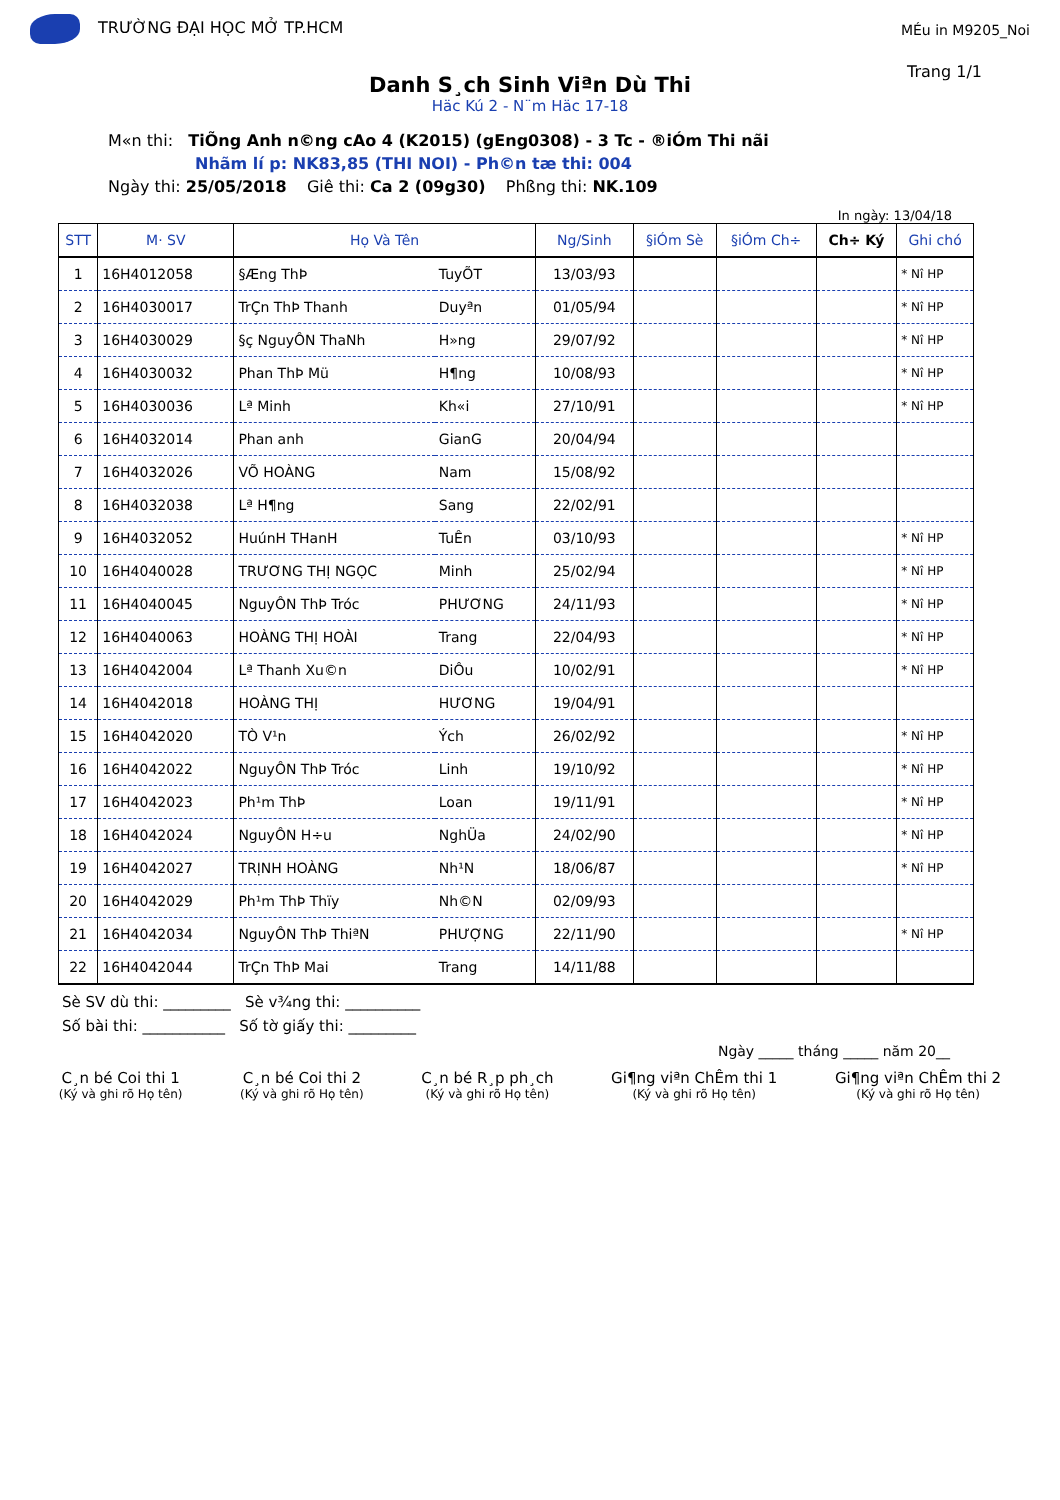TRƯỜNG ĐẠI HỌC MỞ TP.HCM
MÉu in M9205_Noi
Trang 1/1
Danh S¸ch Sinh Viªn Dù Thi
Häc Kú 2 - N¨m Häc 17-18
M«n thi: TiÕng Anh n©ng cAo 4 (K2015) (gEng0308) - 3 Tc - ®iÓm Thi nãi
Nhãm lí p: NK83,85 (THI NOI) - Ph©n tæ thi: 004
Ngày thi: 25/05/2018 Giê thi: Ca 2 (09g30) Phßng thi: NK.109
In ngày: 13/04/18
| STT | M· SV | Họ Và Tên | | Ng/Sinh | §iÓm Sè | §iÓm Ch÷ | Ch÷ Ký | Ghi chó |
| --- | --- | --- | --- | --- | --- | --- | --- | --- |
| 1 | 16H4012058 | §Æng ThÞ | TuyÕT | 13/03/93 | | | | * Nî HP |
| 2 | 16H4030017 | TrÇn ThÞ Thanh | Duyªn | 01/05/94 | | | | * Nî HP |
| 3 | 16H4030029 | §ç NguyÔN ThaNh | H»ng | 29/07/92 | | | | * Nî HP |
| 4 | 16H4030032 | Phan ThÞ Mü | H¶ng | 10/08/93 | | | | * Nî HP |
| 5 | 16H4030036 | Lª Minh | Kh«i | 27/10/91 | | | | * Nî HP |
| 6 | 16H4032014 | Phan anh | GianG | 20/04/94 | | | | |
| 7 | 16H4032026 | VÕ HOÀNG | Nam | 15/08/92 | | | | |
| 8 | 16H4032038 | Lª H¶ng | Sang | 22/02/91 | | | | |
| 9 | 16H4032052 | HuúnH THanH | TuÊn | 03/10/93 | | | | * Nî HP |
| 10 | 16H4040028 | TRƯƠNG THỊ NGỌC | Minh | 25/02/94 | | | | * Nî HP |
| 11 | 16H4040045 | NguyÔN ThÞ Tróc | PHƯƠNG | 24/11/93 | | | | * Nî HP |
| 12 | 16H4040063 | HOÀNG THỊ HOÀI | Trang | 22/04/93 | | | | * Nî HP |
| 13 | 16H4042004 | Lª Thanh Xu©n | DiÔu | 10/02/91 | | | | * Nî HP |
| 14 | 16H4042018 | HOÀNG THỊ | HƯƠNG | 19/04/91 | | | | |
| 15 | 16H4042020 | TÒ V¹n | Ých | 26/02/92 | | | | * Nî HP |
| 16 | 16H4042022 | NguyÔN ThÞ Tróc | Linh | 19/10/92 | | | | * Nî HP |
| 17 | 16H4042023 | Ph¹m ThÞ | Loan | 19/11/91 | | | | * Nî HP |
| 18 | 16H4042024 | NguyÔN H÷u | NghÜa | 24/02/90 | | | | * Nî HP |
| 19 | 16H4042027 | TRỊNH HOÀNG | Nh¹N | 18/06/87 | | | | * Nî HP |
| 20 | 16H4042029 | Ph¹m ThÞ Thïy | Nh©N | 02/09/93 | | | | |
| 21 | 16H4042034 | NguyÔN ThÞ ThiªN | PHƯỢNG | 22/11/90 | | | | * Nî HP |
| 22 | 16H4042044 | TrÇn ThÞ Mai | Trang | 14/11/88 | | | | |
Sè SV dù thi: _________ Sè v¾ng thi: __________
Số bài thi: ___________ Số tờ giấy thi: _________
Ngày _____ tháng _____ năm 20__
C¸n bé Coi thi 1
(Ký và ghi rõ Họ tên)
C¸n bé Coi thi 2
(Ký và ghi rõ Họ tên)
C¸n bé R¸p ph¸ch
(Ký và ghi rõ Họ tên)
Gi¶ng viªn ChÊm thi 1
(Ký và ghi rõ Họ tên)
Gi¶ng viªn ChÊm thi 2
(Ký và ghi rõ Họ tên)